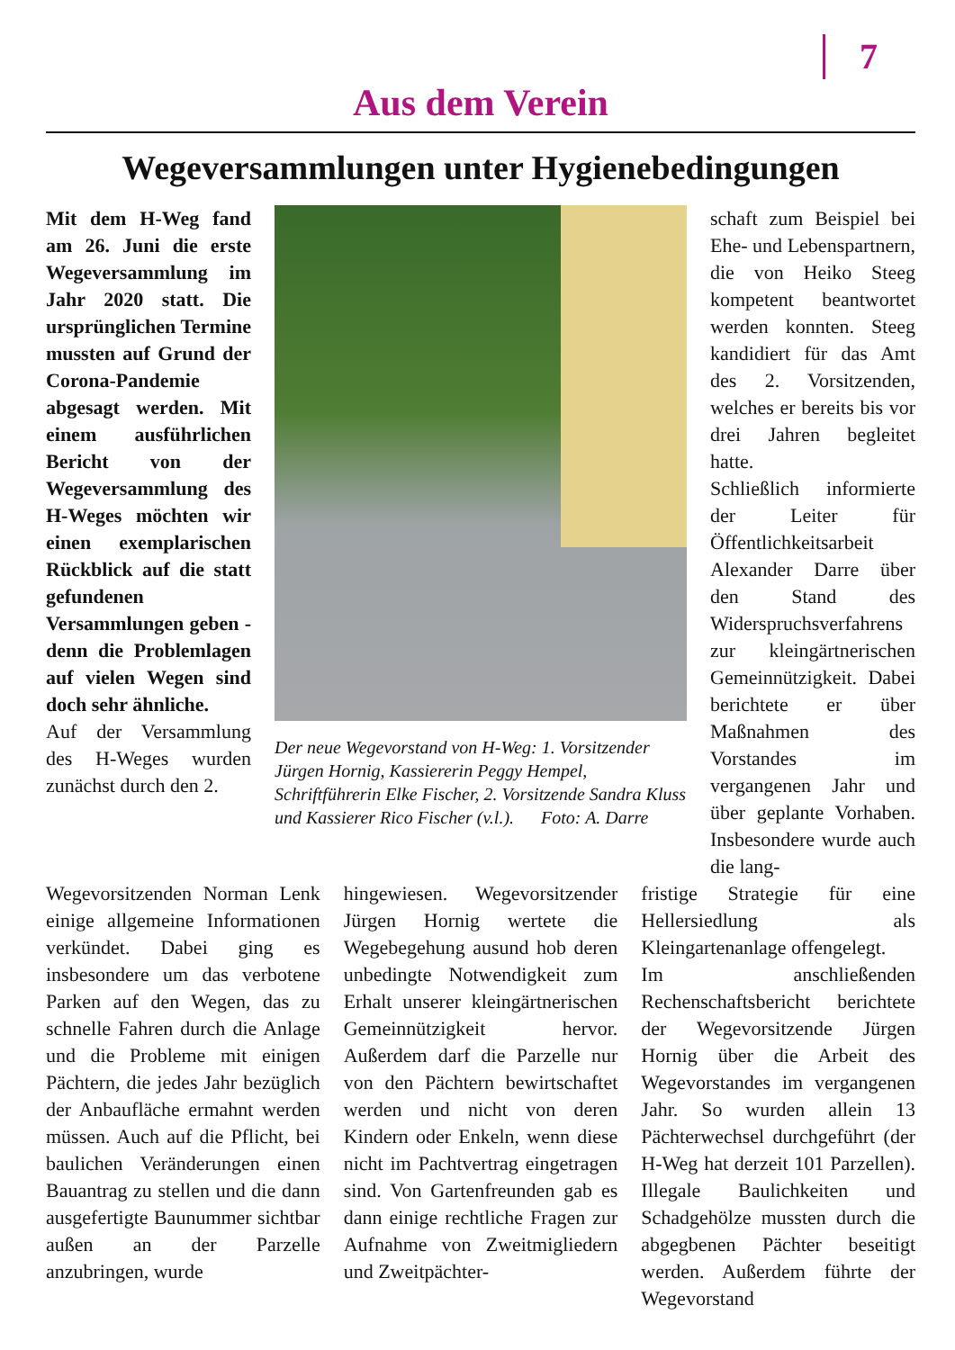7
Aus dem Verein
Wegeversammlungen unter Hygienebedingungen
Mit dem H-Weg fand am 26. Juni die erste Wegeversammlung im Jahr 2020 statt. Die ursprünglichen Termine mussten auf Grund der Corona-Pandemie abgesagt werden. Mit einem ausführlichen Bericht von der Wegeversammlung des H-Weges möchten wir einen exemplarischen Rückblick auf die statt gefundenen Versammlungen geben - denn die Problemlagen auf vielen Wegen sind doch sehr ähnliche.
Auf der Versammlung des H-Weges wurden zunächst durch den 2.
Der neue Wegevorstand von H-Weg: 1. Vorsitzender Jürgen Hornig, Kassiererin Peggy Hempel, Schriftführerin Elke Fischer, 2. Vorsitzende Sandra Kluss und Kassierer Rico Fischer (v.l.). Foto: A. Darre
schaft zum Beispiel bei Ehe- und Lebenspartnern, die von Heiko Steeg kompetent beantwortet werden konnten. Steeg kandidiert für das Amt des 2. Vorsitzenden, welches er bereits bis vor drei Jahren begleitet hatte.
Schließlich informierte der Leiter für Öffentlichkeitsarbeit Alexander Darre über den Stand des Widerspruchsverfahrens zur kleingärtnerischen Gemeinnützigkeit. Dabei berichtete er über Maßnahmen des Vorstandes im vergangenen Jahr und über geplante Vorhaben. Insbesondere wurde auch die lang-
Wegevorsitzenden Norman Lenk einige allgemeine Informationen verkündet. Dabei ging es insbesondere um das verbotene Parken auf den Wegen, das zu schnelle Fahren durch die Anlage und die Probleme mit einigen Pächtern, die jedes Jahr bezüglich der Anbaufläche ermahnt werden müssen. Auch auf die Pflicht, bei baulichen Veränderungen einen Bauantrag zu stellen und die dann ausgefertigte Baunummer sichtbar außen an der Parzelle anzubringen, wurde
hingewiesen. Wegevorsitzender Jürgen Hornig wertete die Wegebegehung ausund hob deren unbedingte Notwendigkeit zum Erhalt unserer kleingärtnerischen Gemeinnützigkeit hervor. Außerdem darf die Parzelle nur von den Pächtern bewirtschaftet werden und nicht von deren Kindern oder Enkeln, wenn diese nicht im Pachtvertrag eingetragen sind. Von Gartenfreunden gab es dann einige rechtliche Fragen zur Aufnahme von Zweitmigliedern und Zweitpächter-
fristige Strategie für eine Hellersiedlung als Kleingartenanlage offengelegt.
Im anschließenden Rechenschaftsbericht berichtete der Wegevorsitzende Jürgen Hornig über die Arbeit des Wegevorstandes im vergangenen Jahr. So wurden allein 13 Pächterwechsel durchgeführt (der H-Weg hat derzeit 101 Parzellen). Illegale Baulichkeiten und Schadgehölze mussten durch die abgegbenen Pächter beseitigt werden. Außerdem führte der Wegevorstand